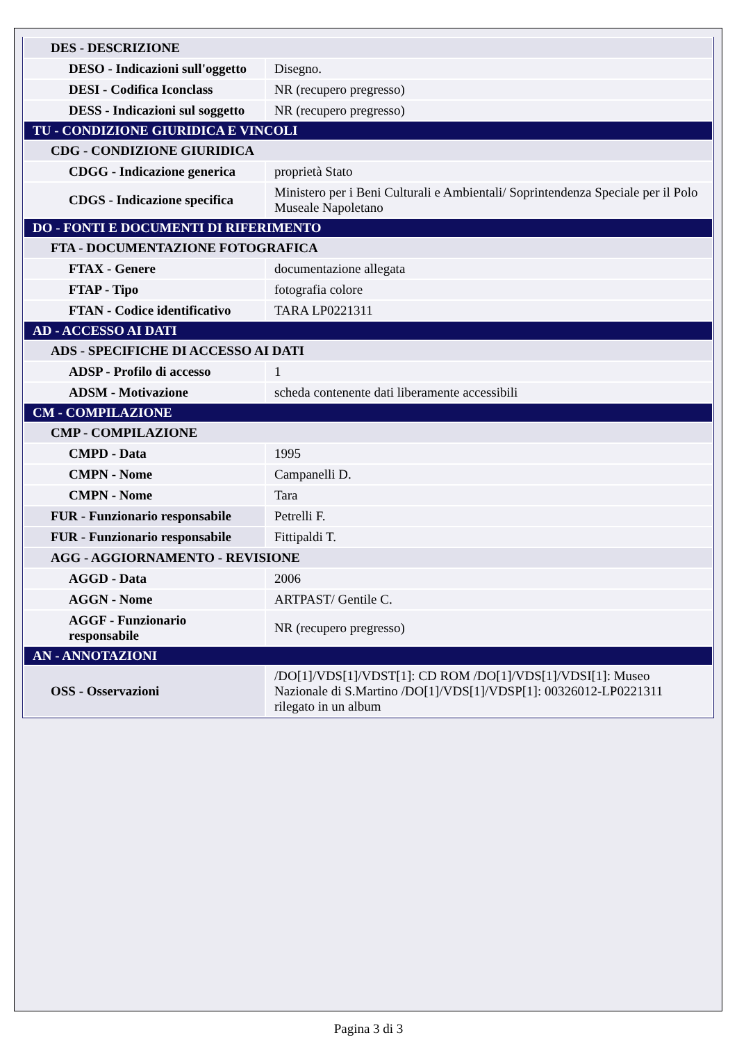| DES - DESCRIZIONE | |
| DESO - Indicazioni sull'oggetto | Disegno. |
| DESI - Codifica Iconclass | NR (recupero pregresso) |
| DESS - Indicazioni sul soggetto | NR (recupero pregresso) |
| TU - CONDIZIONE GIURIDICA E VINCOLI | |
| CDG - CONDIZIONE GIURIDICA | |
| CDGG - Indicazione generica | proprietà Stato |
| CDGS - Indicazione specifica | Ministero per i Beni Culturali e Ambientali/ Soprintendenza Speciale per il Polo Museale Napoletano |
| DO - FONTI E DOCUMENTI DI RIFERIMENTO | |
| FTA - DOCUMENTAZIONE FOTOGRAFICA | |
| FTAX - Genere | documentazione allegata |
| FTAP - Tipo | fotografia colore |
| FTAN - Codice identificativo | TARA LP0221311 |
| AD - ACCESSO AI DATI | |
| ADS - SPECIFICHE DI ACCESSO AI DATI | |
| ADSP - Profilo di accesso | 1 |
| ADSM - Motivazione | scheda contenente dati liberamente accessibili |
| CM - COMPILAZIONE | |
| CMP - COMPILAZIONE | |
| CMPD - Data | 1995 |
| CMPN - Nome | Campanelli D. |
| CMPN - Nome | Tara |
| FUR - Funzionario responsabile | Petrelli F. |
| FUR - Funzionario responsabile | Fittipaldi T. |
| AGG - AGGIORNAMENTO - REVISIONE | |
| AGGD - Data | 2006 |
| AGGN - Nome | ARTPAST/ Gentile C. |
| AGGF - Funzionario responsabile | NR (recupero pregresso) |
| AN - ANNOTAZIONI | |
| OSS - Osservazioni | /DO[1]/VDS[1]/VDST[1]: CD ROM /DO[1]/VDS[1]/VDSI[1]: Museo Nazionale di S.Martino /DO[1]/VDS[1]/VDSP[1]: 00326012-LP0221311 rilegato in un album |
Pagina 3 di 3